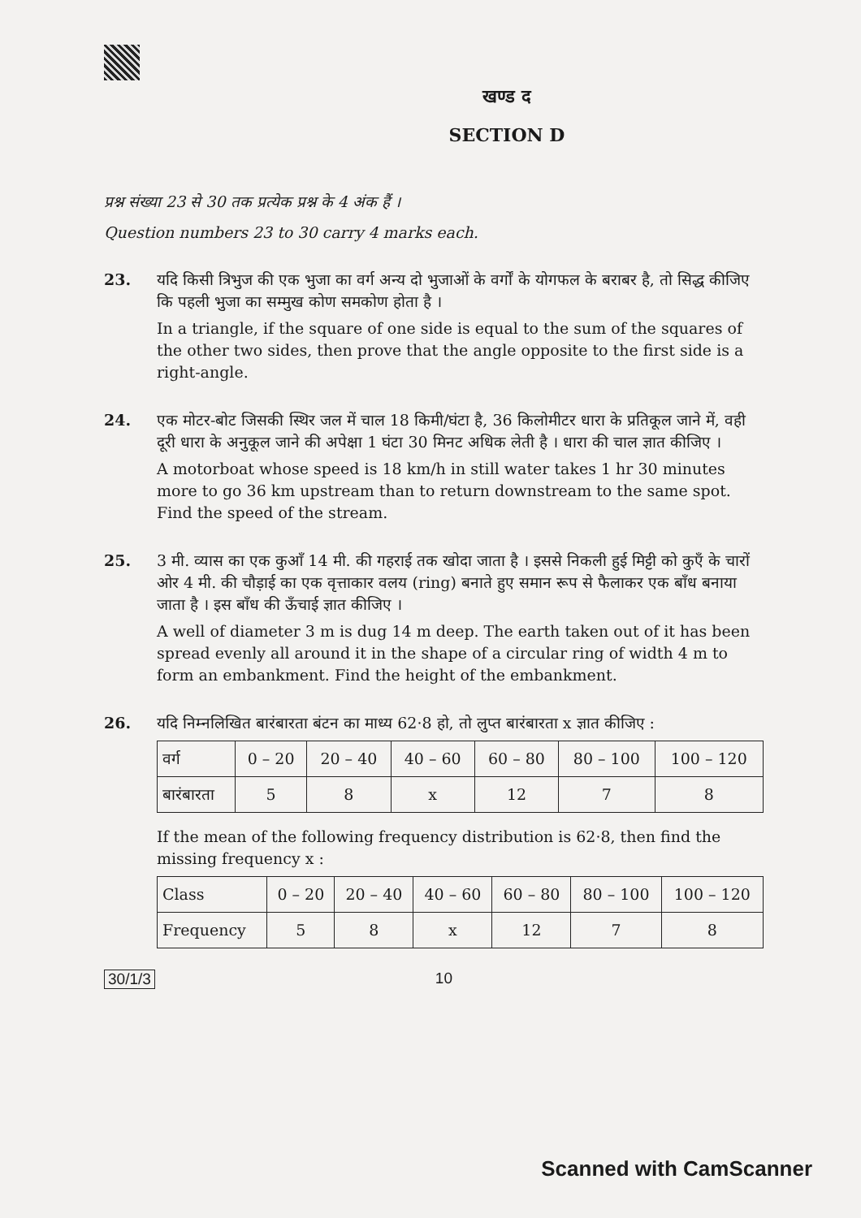खण्ड द
SECTION D
प्रश्न संख्या 23 से 30 तक प्रत्येक प्रश्न के 4 अंक हैं ।
Question numbers 23 to 30 carry 4 marks each.
23. यदि किसी त्रिभुज की एक भुजा का वर्ग अन्य दो भुजाओं के वर्गों के योगफल के बराबर है, तो सिद्ध कीजिए कि पहली भुजा का सम्मुख कोण समकोण होता है ।
In a triangle, if the square of one side is equal to the sum of the squares of the other two sides, then prove that the angle opposite to the first side is a right-angle.
24. एक मोटर-बोट जिसकी स्थिर जल में चाल 18 किमी/घंटा है, 36 किलोमीटर धारा के प्रतिकूल जाने में, वही दूरी धारा के अनुकूल जाने की अपेक्षा 1 घंटा 30 मिनट अधिक लेती है । धारा की चाल ज्ञात कीजिए ।
A motorboat whose speed is 18 km/h in still water takes 1 hr 30 minutes more to go 36 km upstream than to return downstream to the same spot. Find the speed of the stream.
25. 3 मी. व्यास का एक कुआँ 14 मी. की गहराई तक खोदा जाता है । इससे निकली हुई मिट्टी को कुएँ के चारों ओर 4 मी. की चौड़ाई का एक वृत्ताकार वलय (ring) बनाते हुए समान रूप से फैलाकर एक बाँध बनाया जाता है । इस बाँध की ऊँचाई ज्ञात कीजिए ।
A well of diameter 3 m is dug 14 m deep. The earth taken out of it has been spread evenly all around it in the shape of a circular ring of width 4 m to form an embankment. Find the height of the embankment.
26. यदि निम्नलिखित बारंबारता बंटन का माध्य 62·8 हो, तो लुप्त बारंबारता x ज्ञात कीजिए :
| वर्ग | 0 – 20 | 20 – 40 | 40 – 60 | 60 – 80 | 80 – 100 | 100 – 120 |
| बारंबारता | 5 | 8 | x | 12 | 7 | 8 |
If the mean of the following frequency distribution is 62·8, then find the missing frequency x :
| Class | 0 – 20 | 20 – 40 | 40 – 60 | 60 – 80 | 80 – 100 | 100 – 120 |
| Frequency | 5 | 8 | x | 12 | 7 | 8 |
30/1/3 10
Scanned with CamScanner